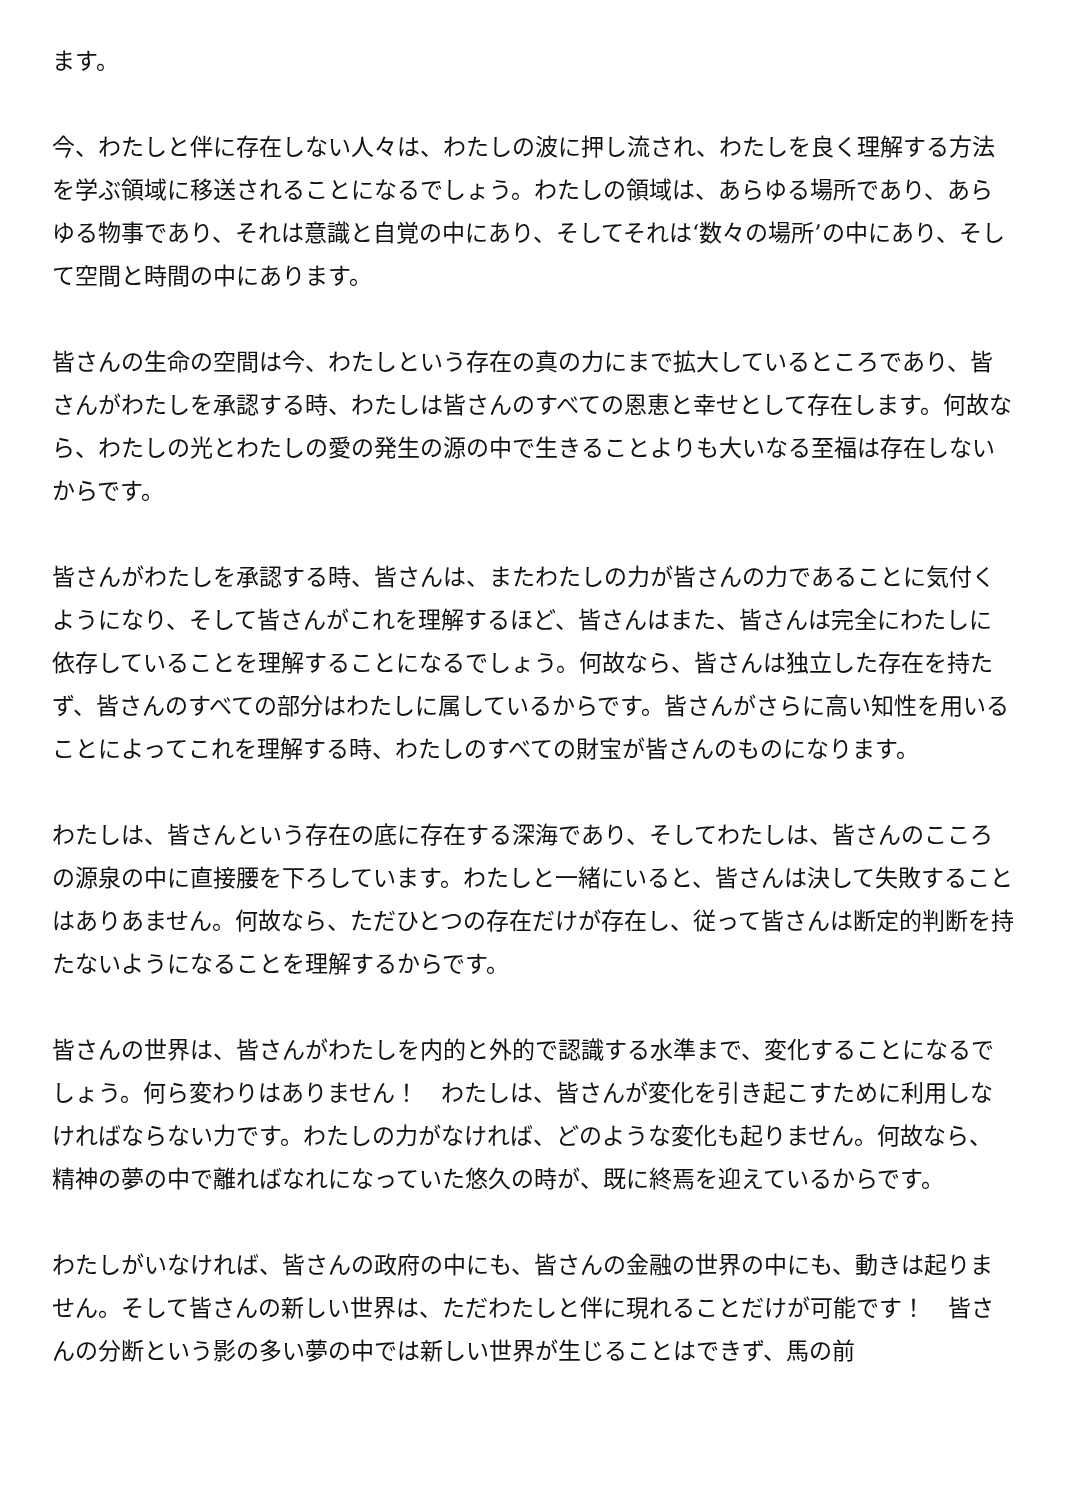ます。
今、わたしと伴に存在しない人々は、わたしの波に押し流され、わたしを良く理解する方法を学ぶ領域に移送されることになるでしょう。わたしの領域は、あらゆる場所であり、あらゆる物事であり、それは意識と自覚の中にあり、そしてそれは‘数々の場所’の中にあり、そして空間と時間の中にあります。
皆さんの生命の空間は今、わたしという存在の真の力にまで拡大しているところであり、皆さんがわたしを承認する時、わたしは皆さんのすべての恩恵と幸せとして存在します。何故なら、わたしの光とわたしの愛の発生の源の中で生きることよりも大いなる至福は存在しないからです。
皆さんがわたしを承認する時、皆さんは、またわたしの力が皆さんの力であることに気付くようになり、そして皆さんがこれを理解するほど、皆さんはまた、皆さんは完全にわたしに依存していることを理解することになるでしょう。何故なら、皆さんは独立した存在を持たず、皆さんのすべての部分はわたしに属しているからです。皆さんがさらに高い知性を用いることによってこれを理解する時、わたしのすべての財宝が皆さんのものになります。
わたしは、皆さんという存在の底に存在する深海であり、そしてわたしは、皆さんのこころの源泉の中に直接腰を下ろしています。わたしと一緒にいると、皆さんは決して失敗することはありあません。何故なら、ただひとつの存在だけが存在し、従って皆さんは断定的判断を持たないようになることを理解するからです。
皆さんの世界は、皆さんがわたしを内的と外的で認識する水準まで、変化することになるでしょう。何ら変わりはありません！　わたしは、皆さんが変化を引き起こすために利用しなければならない力です。わたしの力がなければ、どのような変化も起りません。何故なら、精神の夢の中で離ればなれになっていた悠久の時が、既に終焉を迎えているからです。
わたしがいなければ、皆さんの政府の中にも、皆さんの金融の世界の中にも、動きは起りません。そして皆さんの新しい世界は、ただわたしと伴に現れることだけが可能です！　皆さんの分断という影の多い夢の中では新しい世界が生じることはできず、馬の前